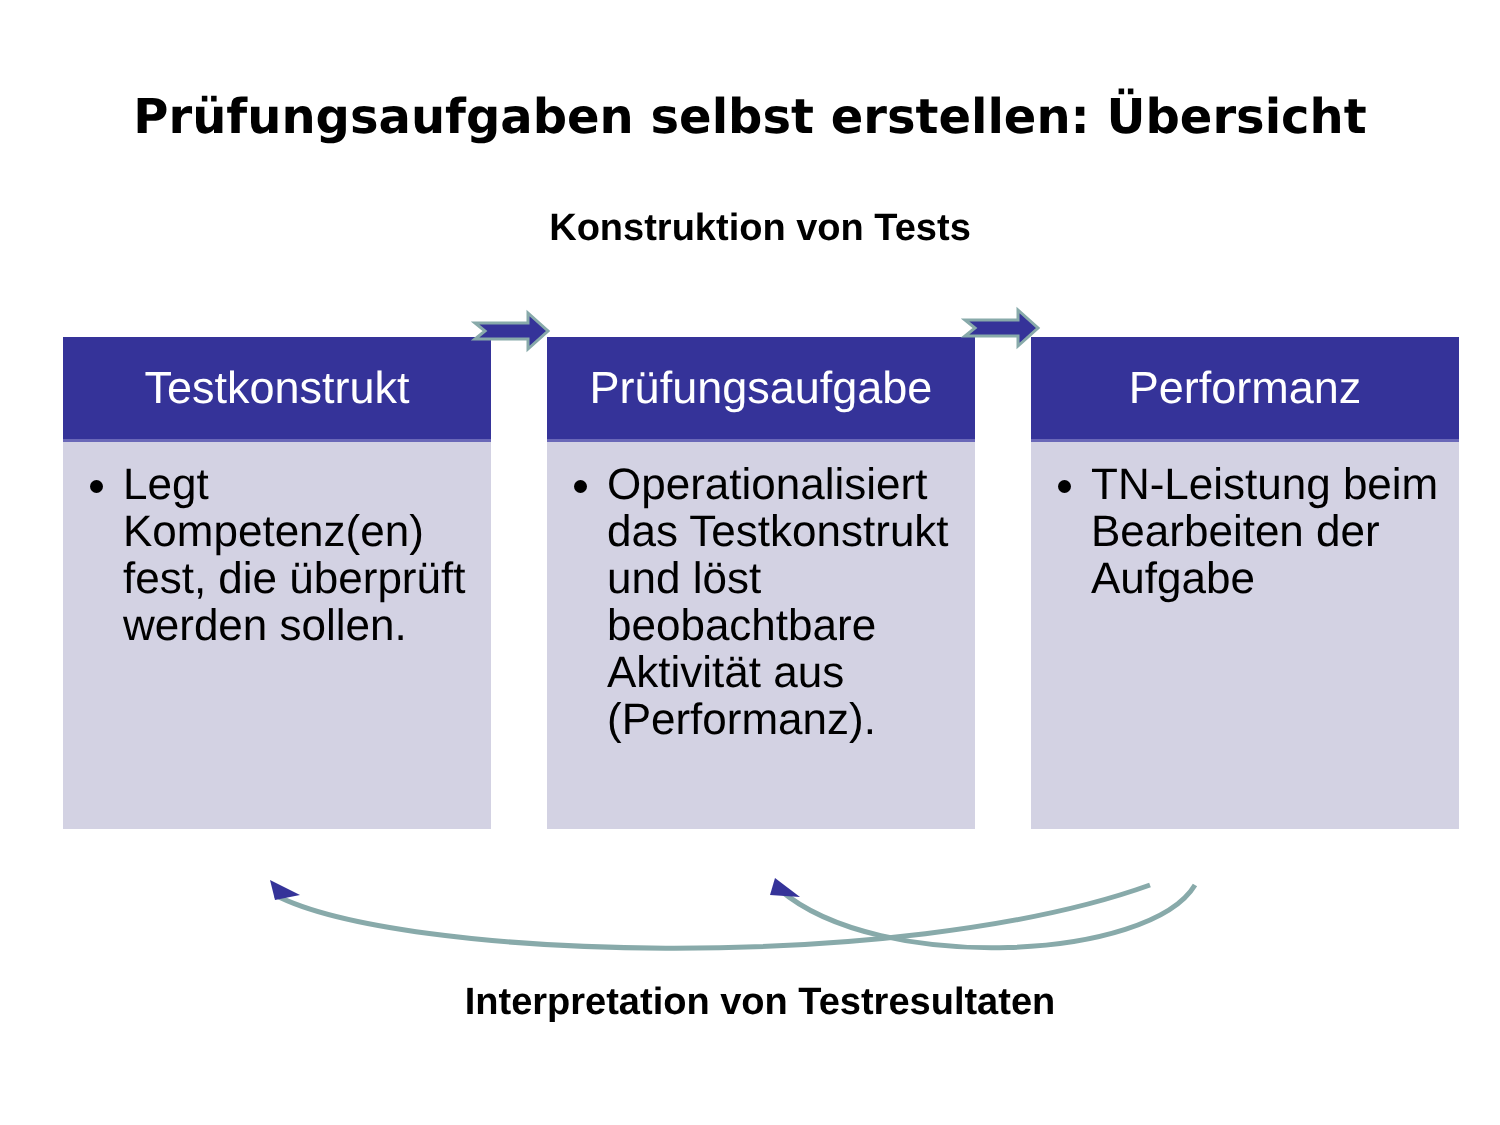Prüfungsaufgaben selbst erstellen: Übersicht
Konstruktion von Tests
Testkonstrukt
Legt Kompetenz(en) fest, die überprüft werden sollen.
Prüfungsaufgabe
Operationalisiert das Testkonstrukt und löst beobachtbare Aktivität aus (Performanz).
Performanz
TN-Leistung beim Bearbeiten der Aufgabe
Interpretation von Testresultaten